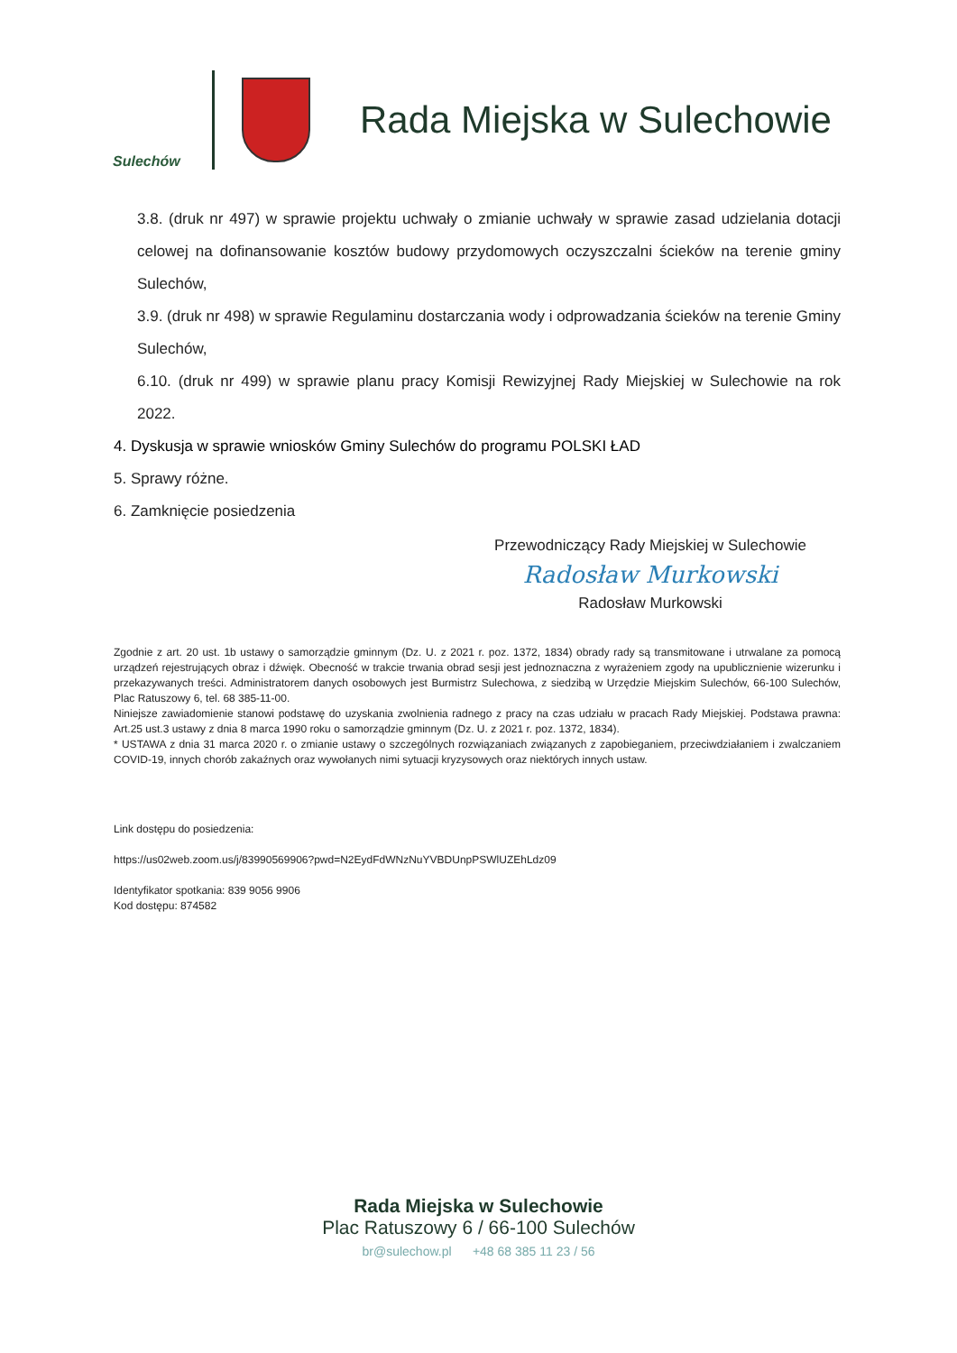Sulechów
Rada Miejska w Sulechowie
3.8. (druk nr 497) w sprawie projektu uchwały o zmianie uchwały w sprawie zasad udzielania dotacji celowej na dofinansowanie kosztów budowy przydomowych oczyszczalni ścieków na terenie gminy Sulechów,
3.9. (druk nr 498) w sprawie Regulaminu dostarczania wody i odprowadzania ścieków na terenie Gminy Sulechów,
6.10. (druk nr 499) w sprawie planu pracy Komisji Rewizyjnej Rady Miejskiej w Sulechowie na rok 2022.
4. Dyskusja w sprawie wniosków Gminy Sulechów do programu POLSKI ŁAD
5. Sprawy różne.
6. Zamknięcie posiedzenia
Przewodniczący Rady Miejskiej w Sulechowie
Radosław Murkowski
Radosław Murkowski
Zgodnie z art. 20 ust. 1b ustawy o samorządzie gminnym (Dz. U. z 2021 r. poz. 1372, 1834) obrady rady są transmitowane i utrwalane za pomocą urządzeń rejestrujących obraz i dźwięk. Obecność w trakcie trwania obrad sesji jest jednoznaczna z wyrażeniem zgody na upublicznienie wizerunku i przekazywanych treści. Administratorem danych osobowych jest Burmistrz Sulechowa, z siedzibą w Urzędzie Miejskim Sulechów, 66-100 Sulechów, Plac Ratuszowy 6, tel. 68 385-11-00.
Niniejsze zawiadomienie stanowi podstawę do uzyskania zwolnienia radnego z pracy na czas udziału w pracach Rady Miejskiej. Podstawa prawna: Art.25 ust.3 ustawy z dnia 8 marca 1990 roku o samorządzie gminnym (Dz. U. z 2021 r. poz. 1372, 1834).
* USTAWA z dnia 31 marca 2020 r. o zmianie ustawy o szczególnych rozwiązaniach związanych z zapobieganiem, przeciwdziałaniem i zwalczaniem COVID-19, innych chorób zakaźnych oraz wywołanych nimi sytuacji kryzysowych oraz niektórych innych ustaw.
Link dostępu do posiedzenia:
https://us02web.zoom.us/j/83990569906?pwd=N2EydFdWNzNuYVBDUnpPSWlUZEhLdz09
Identyfikator spotkania: 839 9056 9906
Kod dostępu: 874582
Rada Miejska w Sulechowie
Plac Ratuszowy 6 / 66-100 Sulechów
br@sulechow.pl +48 68 385 11 23 / 56